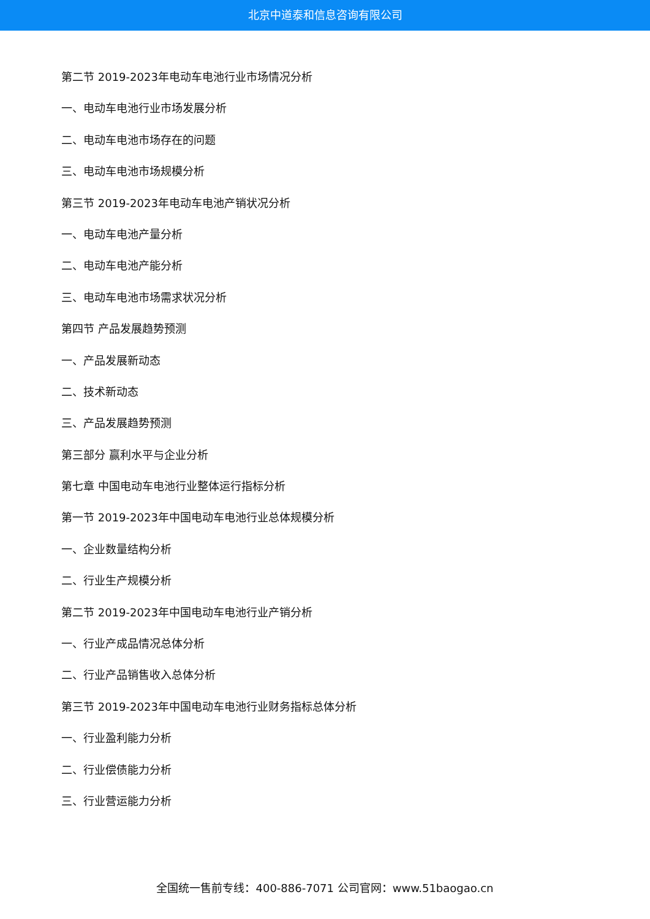北京中道泰和信息咨询有限公司
第二节 2019-2023年电动车电池行业市场情况分析
一、电动车电池行业市场发展分析
二、电动车电池市场存在的问题
三、电动车电池市场规模分析
第三节 2019-2023年电动车电池产销状况分析
一、电动车电池产量分析
二、电动车电池产能分析
三、电动车电池市场需求状况分析
第四节 产品发展趋势预测
一、产品发展新动态
二、技术新动态
三、产品发展趋势预测
第三部分 赢利水平与企业分析
第七章 中国电动车电池行业整体运行指标分析
第一节 2019-2023年中国电动车电池行业总体规模分析
一、企业数量结构分析
二、行业生产规模分析
第二节 2019-2023年中国电动车电池行业产销分析
一、行业产成品情况总体分析
二、行业产品销售收入总体分析
第三节 2019-2023年中国电动车电池行业财务指标总体分析
一、行业盈利能力分析
二、行业偿债能力分析
三、行业营运能力分析
全国统一售前专线：400-886-7071 公司官网：www.51baogao.cn